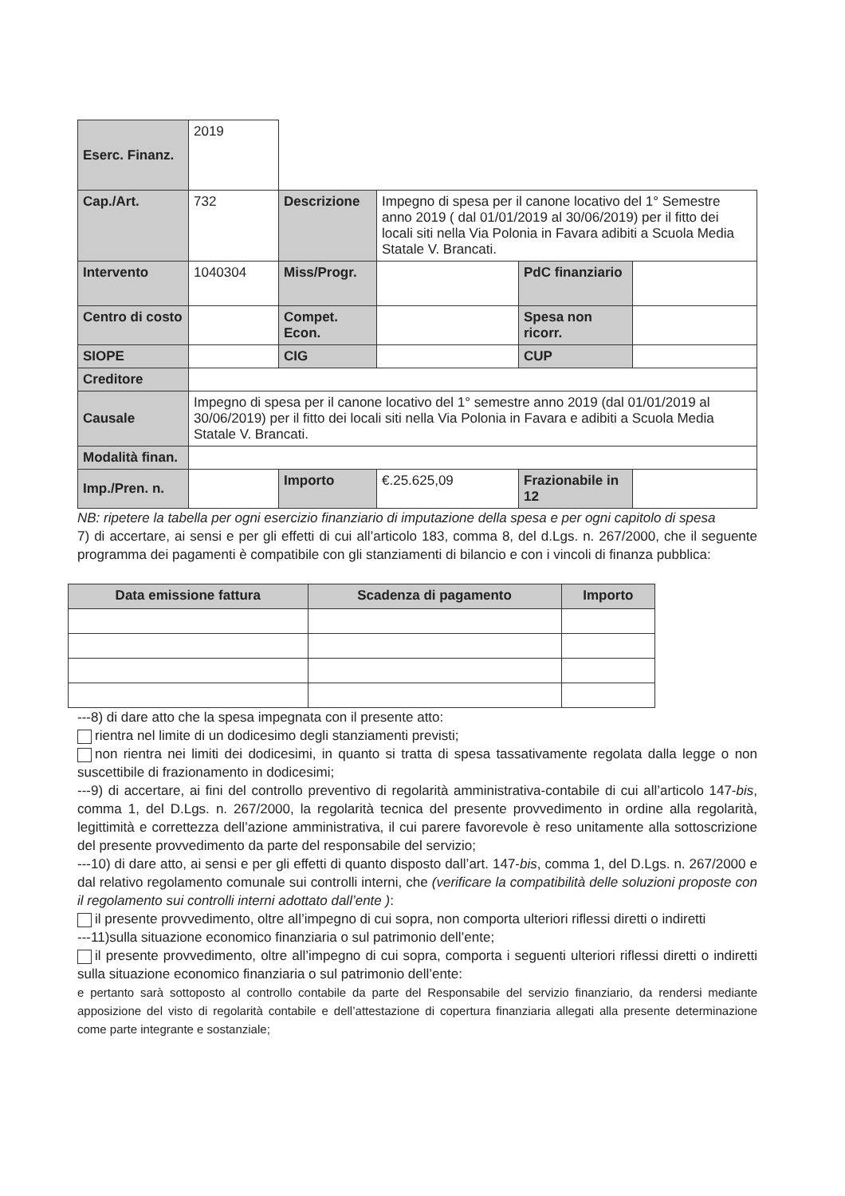| Eserc. Finanz. | 2019 | | | | |
| Cap./Art. | 732 | Descrizione | Impegno di spesa per il canone locativo del 1° Semestre anno 2019 ( dal 01/01/2019 al 30/06/2019) per il fitto dei locali siti nella Via Polonia in Favara adibiti a Scuola Media Statale V. Brancati. | | |
| Intervento | 1040304 | Miss/Progr. | | PdC finanziario | |
| Centro di costo | | Compet. Econ. | | Spesa non ricorr. | |
| SIOPE | | CIG | | CUP | |
| Creditore | | | | | |
| Causale | Impegno di spesa per il canone locativo del 1° semestre anno 2019 (dal 01/01/2019 al 30/06/2019) per il fitto dei locali siti nella Via Polonia in Favara e adibiti a Scuola Media Statale V. Brancati. | | | | |
| Modalità finan. | | | | | |
| Imp./Pren. n. | | Importo | €.25.625,09 | Frazionabile in 12 | |
NB: ripetere la tabella per ogni esercizio finanziario di imputazione della spesa e per ogni capitolo di spesa
7) di accertare, ai sensi e per gli effetti di cui all’articolo 183, comma 8, del d.Lgs. n. 267/2000, che il seguente programma dei pagamenti è compatibile con gli stanziamenti di bilancio e con i vincoli di finanza pubblica:
| Data emissione fattura | Scadenza di pagamento | Importo |
| --- | --- | --- |
---8) di dare atto che la spesa impegnata con il presente atto:
rientra nel limite di un dodicesimo degli stanziamenti previsti;
non rientra nei limiti dei dodicesimi, in quanto si tratta di spesa tassativamente regolata dalla legge o non suscettibile di frazionamento in dodicesimi;
---9) di accertare, ai fini del controllo preventivo di regolarità amministrativa-contabile di cui all’articolo 147-bis, comma 1, del D.Lgs. n. 267/2000, la regolarità tecnica del presente provvedimento in ordine alla regolarità, legittimità e correttezza dell’azione amministrativa, il cui parere favorevole è reso unitamente alla sottoscrizione del presente provvedimento da parte del responsabile del servizio;
---10) di dare atto, ai sensi e per gli effetti di quanto disposto dall’art. 147-bis, comma 1, del D.Lgs. n. 267/2000 e dal relativo regolamento comunale sui controlli interni, che (verificare la compatibilità delle soluzioni proposte con il regolamento sui controlli interni adottato dall’ente ):
il presente provvedimento, oltre all’impegno di cui sopra, non comporta ulteriori riflessi diretti o indiretti
---11)sulla situazione economico finanziaria o sul patrimonio dell’ente;
il presente provvedimento, oltre all’impegno di cui sopra, comporta i seguenti ulteriori riflessi diretti o indiretti sulla situazione economico finanziaria o sul patrimonio dell’ente:
e pertanto sarà sottoposto al controllo contabile da parte del Responsabile del servizio finanziario, da rendersi mediante apposizione del visto di regolarità contabile e dell’attestazione di copertura finanziaria allegati alla presente determinazione come parte integrante e sostanziale;